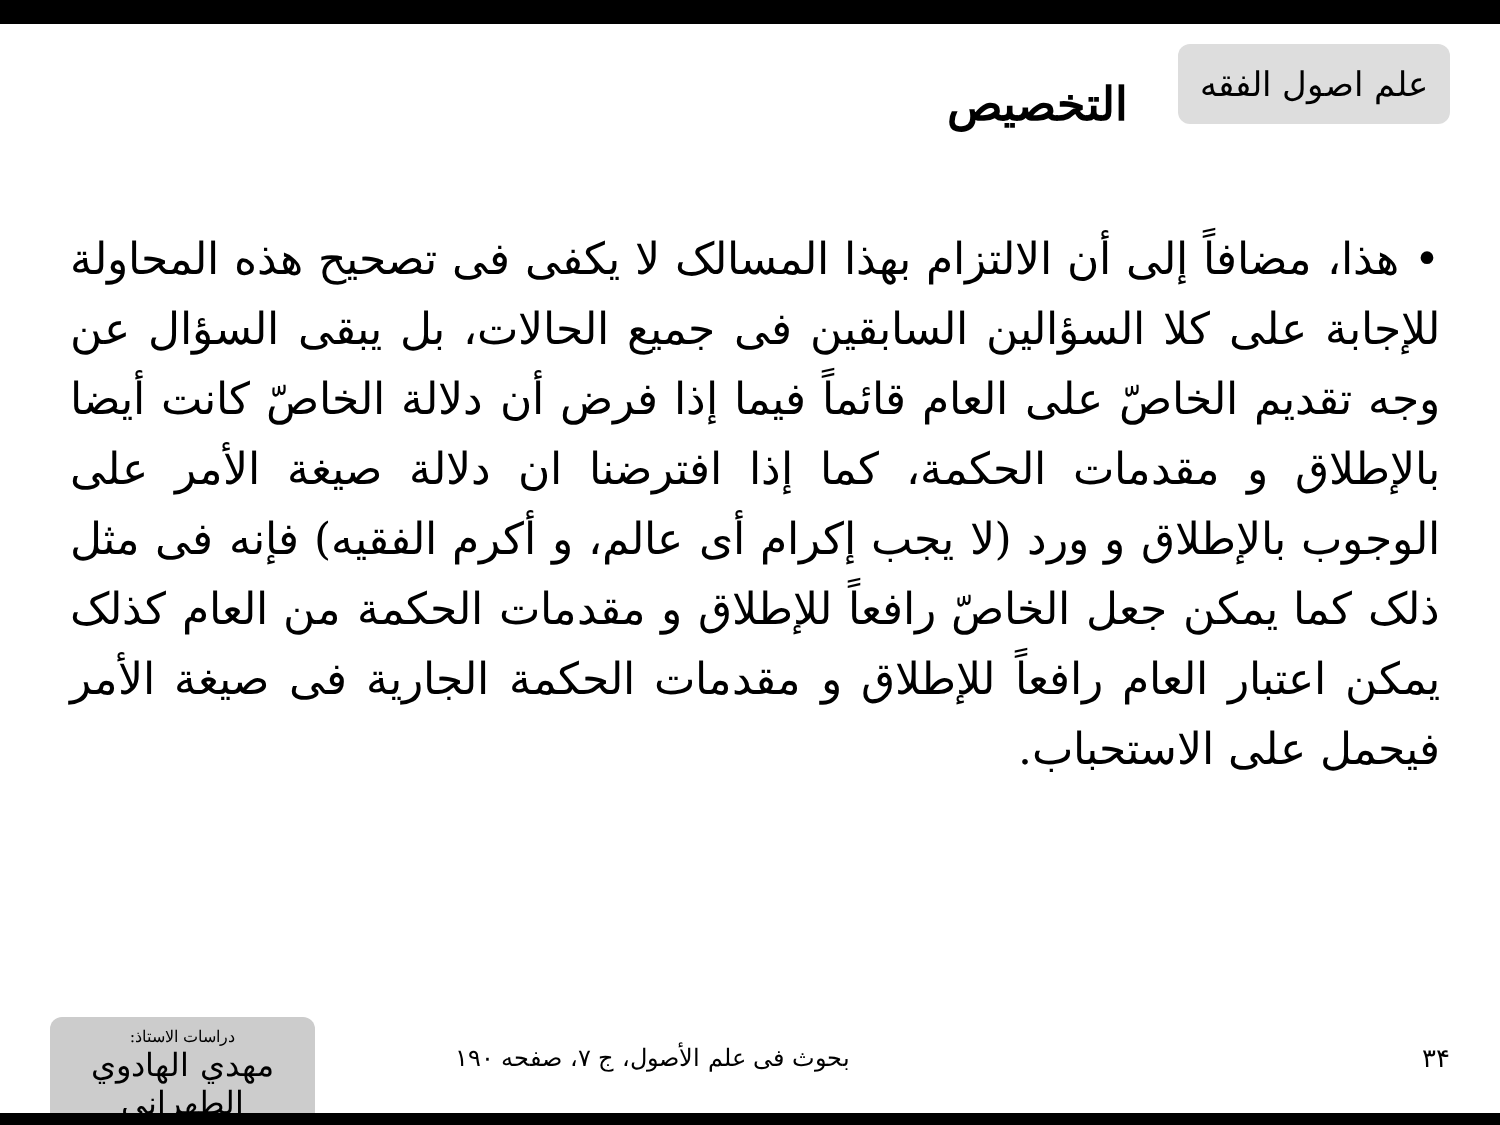علم اصول الفقه
التخصيص
• هذا، مضافاً إلى أن الالتزام بهذا المسالک لا يكفى فى تصحيح هذه المحاولة للإجابة على كلا السؤالين السابقين فى جميع الحالات، بل يبقى السؤال عن وجه تقديم الخاصّ على العام قائماً فيما إذا فرض أن دلالة الخاصّ كانت أيضا بالإطلاق و مقدمات الحكمة، كما إذا افترضنا ان دلالة صيغة الأمر على الوجوب بالإطلاق و ورد (لا يجب إكرام أى عالم، و أكرم الفقيه) فإنه فى مثل ذلک كما يمكن جعل الخاصّ رافعاً للإطلاق و مقدمات الحكمة من العام كذلک يمكن اعتبار العام رافعاً للإطلاق و مقدمات الحكمة الجارية فى صيغة الأمر فيحمل على الاستحباب.
۳۴
بحوث فى علم الأصول، ج ۷، صفحه ۱۹۰
دراسات الاستاذ:
مهدي الهادوي الطهراني